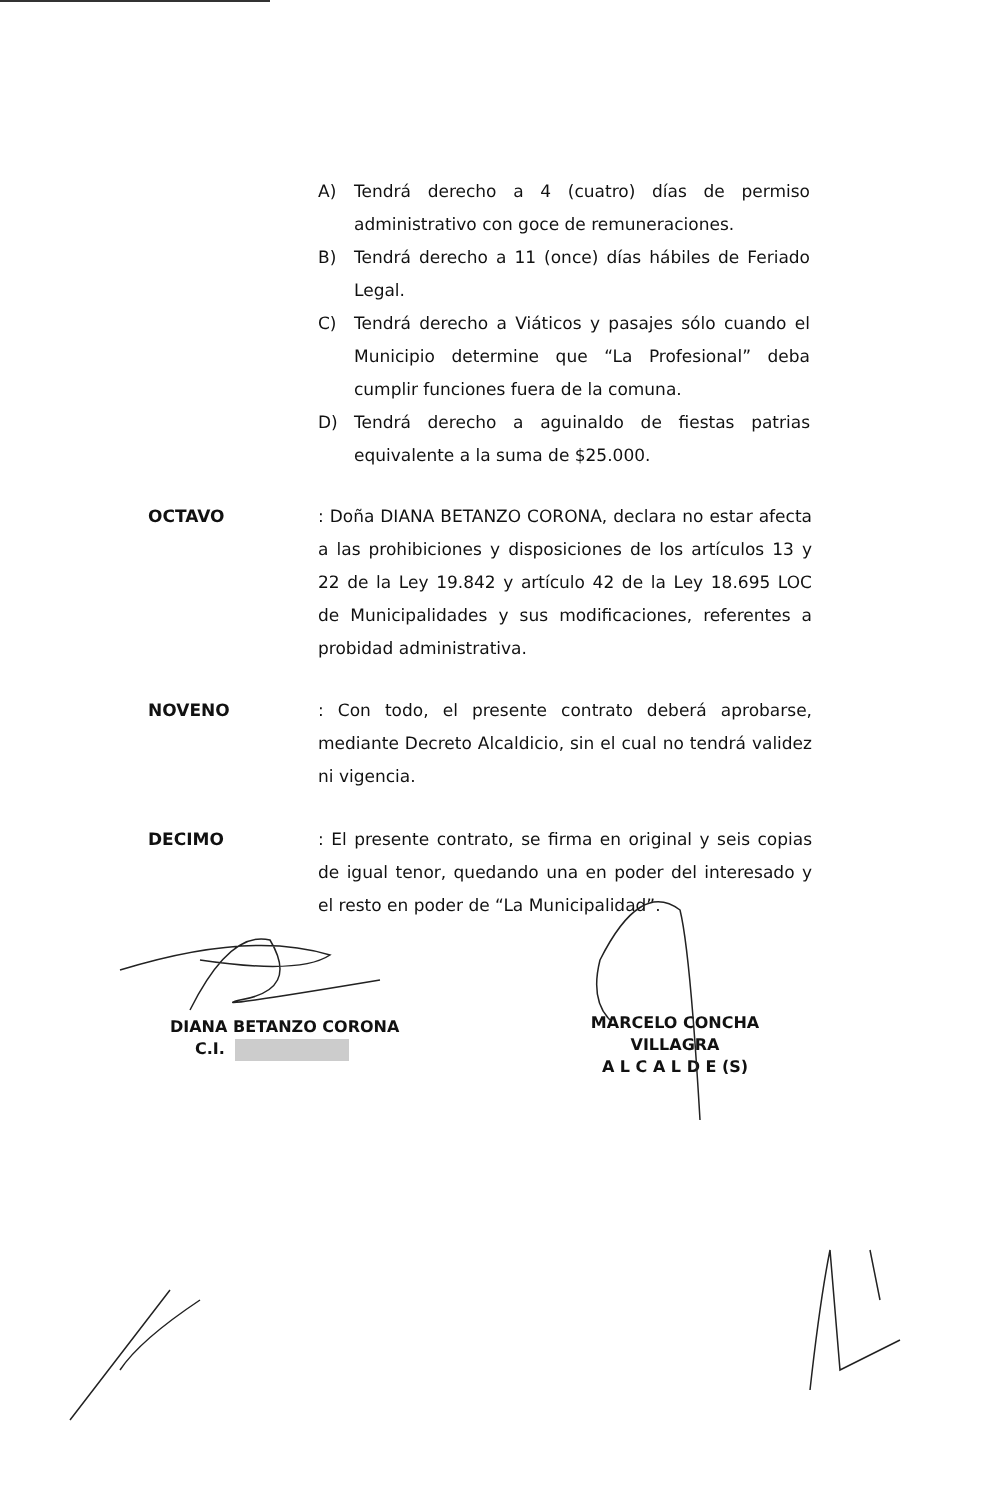A) Tendrá derecho a 4 (cuatro) días de permiso administrativo con goce de remuneraciones.
B) Tendrá derecho a 11 (once) días hábiles de Feriado Legal.
C) Tendrá derecho a Viáticos y pasajes sólo cuando el Municipio determine que “La Profesional” deba cumplir funciones fuera de la comuna.
D) Tendrá derecho a aguinaldo de fiestas patrias equivalente a la suma de $25.000.
OCTAVO: Doña DIANA BETANZO CORONA, declara no estar afecta a las prohibiciones y disposiciones de los artículos 13 y 22 de la Ley 19.842 y artículo 42 de la Ley 18.695 LOC de Municipalidades y sus modificaciones, referentes a probidad administrativa.
NOVENO: Con todo, el presente contrato deberá aprobarse, mediante Decreto Alcaldicio, sin el cual no tendrá validez ni vigencia.
DECIMO: El presente contrato, se firma en original y seis copias de igual tenor, quedando una en poder del interesado y el resto en poder de “La Municipalidad”.
DIANA BETANZO CORONA
C.I.
MARCELO CONCHA VILLAGRA
A L C A L D E (S)